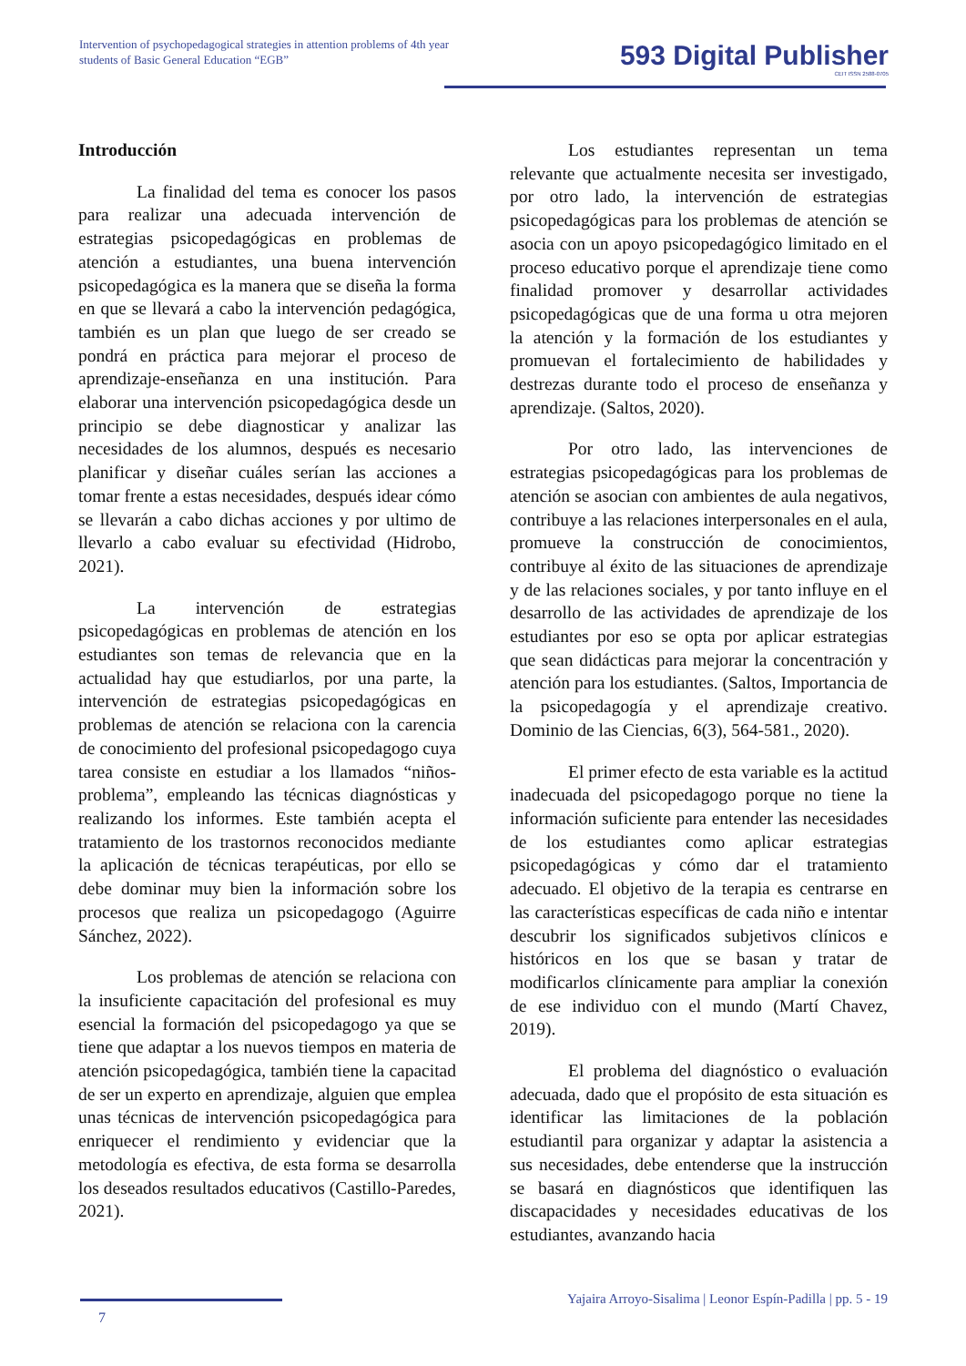Intervention of psychopedagogical strategies in attention problems of 4th year students of Basic General Education “EGB”
593 Digital Publisher
CEIT ISSN 2588-0705
Introducción
La finalidad del tema es conocer los pasos para realizar una adecuada intervención de estrategias psicopedagógicas en problemas de atención a estudiantes, una buena intervención psicopedagógica es la manera que se diseña la forma en que se llevará a cabo la intervención pedagógica, también es un plan que luego de ser creado se pondrá en práctica para mejorar el proceso de aprendizaje-enseñanza en una institución. Para elaborar una intervención psicopedagógica desde un principio se debe diagnosticar y analizar las necesidades de los alumnos, después es necesario planificar y diseñar cuáles serían las acciones a tomar frente a estas necesidades, después idear cómo se llevarán a cabo dichas acciones y por ultimo de llevarlo a cabo evaluar su efectividad (Hidrobo, 2021).
La intervención de estrategias psicopedagógicas en problemas de atención en los estudiantes son temas de relevancia que en la actualidad hay que estudiarlos, por una parte, la intervención de estrategias psicopedagógicas en problemas de atención se relaciona con la carencia de conocimiento del profesional psicopedagogo cuya tarea consiste en estudiar a los llamados “niños- problema”, empleando las técnicas diagnósticas y realizando los informes. Este también acepta el tratamiento de los trastornos reconocidos mediante la aplicación de técnicas terapéuticas, por ello se debe dominar muy bien la información sobre los procesos que realiza un psicopedagogo (Aguirre Sánchez, 2022).
Los problemas de atención se relaciona con la insuficiente capacitación del profesional es muy esencial la formación del psicopedagogo ya que se tiene que adaptar a los nuevos tiempos en materia de atención psicopedagógica, también tiene la capacitad de ser un experto en aprendizaje, alguien que emplea unas técnicas de intervención psicopedagógica para enriquecer el rendimiento y evidenciar que la metodología es efectiva, de esta forma se desarrolla los deseados resultados educativos (Castillo-Paredes, 2021).
Los estudiantes representan un tema relevante que actualmente necesita ser investigado, por otro lado, la intervención de estrategias psicopedagógicas para los problemas de atención se asocia con un apoyo psicopedagógico limitado en el proceso educativo porque el aprendizaje tiene como finalidad promover y desarrollar actividades psicopedagógicas que de una forma u otra mejoren la atención y la formación de los estudiantes y promuevan el fortalecimiento de habilidades y destrezas durante todo el proceso de enseñanza y aprendizaje. (Saltos, 2020).
Por otro lado, las intervenciones de estrategias psicopedagógicas para los problemas de atención se asocian con ambientes de aula negativos, contribuye a las relaciones interpersonales en el aula, promueve la construcción de conocimientos, contribuye al éxito de las situaciones de aprendizaje y de las relaciones sociales, y por tanto influye en el desarrollo de las actividades de aprendizaje de los estudiantes por eso se opta por aplicar estrategias que sean didácticas para mejorar la concentración y atención para los estudiantes. (Saltos, Importancia de la psicopedagogía y el aprendizaje creativo. Dominio de las Ciencias, 6(3), 564-581., 2020).
El primer efecto de esta variable es la actitud inadecuada del psicopedagogo porque no tiene la información suficiente para entender las necesidades de los estudiantes como aplicar estrategias psicopedagógicas y cómo dar el tratamiento adecuado. El objetivo de la terapia es centrarse en las características específicas de cada niño e intentar descubrir los significados subjetivos clínicos e históricos en los que se basan y tratar de modificarlos clínicamente para ampliar la conexión de ese individuo con el mundo (Martí Chavez, 2019).
El problema del diagnóstico o evaluación adecuada, dado que el propósito de esta situación es identificar las limitaciones de la población estudiantil para organizar y adaptar la asistencia a sus necesidades, debe entenderse que la instrucción se basará en diagnósticos que identifiquen las discapacidades y necesidades educativas de los estudiantes, avanzando hacia
Yajaira Arroyo-Sisalima | Leonor Espín-Padilla | pp. 5 - 19
7